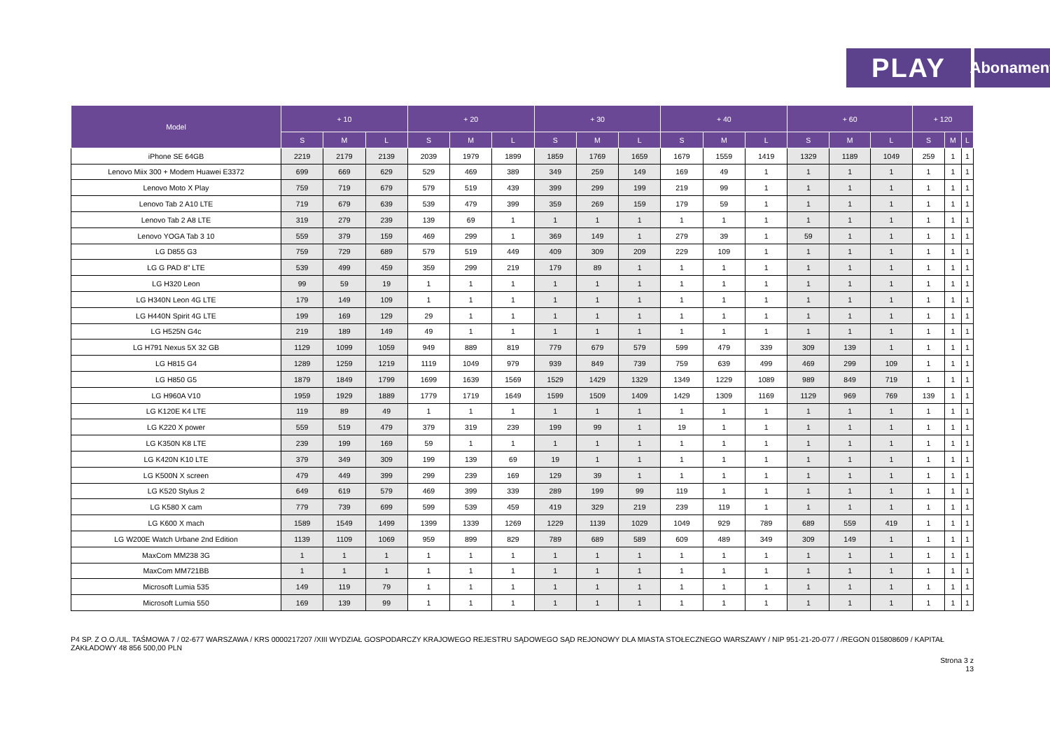PLAY
Abonament
| Model | + 10 | | | + 20 | | | + 30 | | | + 40 | | | + 60 | | | + 120 | | |
| --- | --- | --- | --- | --- | --- | --- | --- | --- | --- | --- | --- | --- | --- | --- | --- | --- | --- | --- |
| | S | M | L | S | M | L | S | M | L | S | M | L | S | M | L | S | M | L |
| iPhone SE 64GB | 2219 | 2179 | 2139 | 2039 | 1979 | 1899 | 1859 | 1769 | 1659 | 1679 | 1559 | 1419 | 1329 | 1189 | 1049 | 259 | 1 | 1 |
| Lenovo Miix 300 + Modem Huawei E3372 | 699 | 669 | 629 | 529 | 469 | 389 | 349 | 259 | 149 | 169 | 49 | 1 | 1 | 1 | 1 | 1 | 1 | 1 |
| Lenovo Moto X Play | 759 | 719 | 679 | 579 | 519 | 439 | 399 | 299 | 199 | 219 | 99 | 1 | 1 | 1 | 1 | 1 | 1 | 1 |
| Lenovo Tab 2 A10 LTE | 719 | 679 | 639 | 539 | 479 | 399 | 359 | 269 | 159 | 179 | 59 | 1 | 1 | 1 | 1 | 1 | 1 | 1 |
| Lenovo Tab 2 A8 LTE | 319 | 279 | 239 | 139 | 69 | 1 | 1 | 1 | 1 | 1 | 1 | 1 | 1 | 1 | 1 | 1 | 1 | 1 |
| Lenovo YOGA Tab 3 10 | 559 | 379 | 159 | 469 | 299 | 1 | 369 | 149 | 1 | 279 | 39 | 1 | 59 | 1 | 1 | 1 | 1 | 1 |
| LG D855 G3 | 759 | 729 | 689 | 579 | 519 | 449 | 409 | 309 | 209 | 229 | 109 | 1 | 1 | 1 | 1 | 1 | 1 | 1 |
| LG G PAD 8" LTE | 539 | 499 | 459 | 359 | 299 | 219 | 179 | 89 | 1 | 1 | 1 | 1 | 1 | 1 | 1 | 1 | 1 | 1 |
| LG H320 Leon | 99 | 59 | 19 | 1 | 1 | 1 | 1 | 1 | 1 | 1 | 1 | 1 | 1 | 1 | 1 | 1 | 1 | 1 |
| LG H340N Leon 4G LTE | 179 | 149 | 109 | 1 | 1 | 1 | 1 | 1 | 1 | 1 | 1 | 1 | 1 | 1 | 1 | 1 | 1 | 1 |
| LG H440N Spirit 4G LTE | 199 | 169 | 129 | 29 | 1 | 1 | 1 | 1 | 1 | 1 | 1 | 1 | 1 | 1 | 1 | 1 | 1 | 1 |
| LG H525N G4c | 219 | 189 | 149 | 49 | 1 | 1 | 1 | 1 | 1 | 1 | 1 | 1 | 1 | 1 | 1 | 1 | 1 | 1 |
| LG H791 Nexus 5X 32 GB | 1129 | 1099 | 1059 | 949 | 889 | 819 | 779 | 679 | 579 | 599 | 479 | 339 | 309 | 139 | 1 | 1 | 1 | 1 |
| LG H815 G4 | 1289 | 1259 | 1219 | 1119 | 1049 | 979 | 939 | 849 | 739 | 759 | 639 | 499 | 469 | 299 | 109 | 1 | 1 | 1 |
| LG H850 G5 | 1879 | 1849 | 1799 | 1699 | 1639 | 1569 | 1529 | 1429 | 1329 | 1349 | 1229 | 1089 | 989 | 849 | 719 | 1 | 1 | 1 |
| LG H960A V10 | 1959 | 1929 | 1889 | 1779 | 1719 | 1649 | 1599 | 1509 | 1409 | 1429 | 1309 | 1169 | 1129 | 969 | 769 | 139 | 1 | 1 |
| LG K120E K4 LTE | 119 | 89 | 49 | 1 | 1 | 1 | 1 | 1 | 1 | 1 | 1 | 1 | 1 | 1 | 1 | 1 | 1 | 1 |
| LG K220 X power | 559 | 519 | 479 | 379 | 319 | 239 | 199 | 99 | 1 | 19 | 1 | 1 | 1 | 1 | 1 | 1 | 1 | 1 |
| LG K350N K8 LTE | 239 | 199 | 169 | 59 | 1 | 1 | 1 | 1 | 1 | 1 | 1 | 1 | 1 | 1 | 1 | 1 | 1 | 1 |
| LG K420N K10 LTE | 379 | 349 | 309 | 199 | 139 | 69 | 19 | 1 | 1 | 1 | 1 | 1 | 1 | 1 | 1 | 1 | 1 | 1 |
| LG K500N X screen | 479 | 449 | 399 | 299 | 239 | 169 | 129 | 39 | 1 | 1 | 1 | 1 | 1 | 1 | 1 | 1 | 1 | 1 |
| LG K520 Stylus 2 | 649 | 619 | 579 | 469 | 399 | 339 | 289 | 199 | 99 | 119 | 1 | 1 | 1 | 1 | 1 | 1 | 1 | 1 |
| LG K580 X cam | 779 | 739 | 699 | 599 | 539 | 459 | 419 | 329 | 219 | 239 | 119 | 1 | 1 | 1 | 1 | 1 | 1 | 1 |
| LG K600 X mach | 1589 | 1549 | 1499 | 1399 | 1339 | 1269 | 1229 | 1139 | 1029 | 1049 | 929 | 789 | 689 | 559 | 419 | 1 | 1 | 1 |
| LG W200E Watch Urbane 2nd Edition | 1139 | 1109 | 1069 | 959 | 899 | 829 | 789 | 689 | 589 | 609 | 489 | 349 | 309 | 149 | 1 | 1 | 1 | 1 |
| MaxCom MM238 3G | 1 | 1 | 1 | 1 | 1 | 1 | 1 | 1 | 1 | 1 | 1 | 1 | 1 | 1 | 1 | 1 | 1 | 1 |
| MaxCom MM721BB | 1 | 1 | 1 | 1 | 1 | 1 | 1 | 1 | 1 | 1 | 1 | 1 | 1 | 1 | 1 | 1 | 1 | 1 |
| Microsoft Lumia 535 | 149 | 119 | 79 | 1 | 1 | 1 | 1 | 1 | 1 | 1 | 1 | 1 | 1 | 1 | 1 | 1 | 1 | 1 |
| Microsoft Lumia 550 | 169 | 139 | 99 | 1 | 1 | 1 | 1 | 1 | 1 | 1 | 1 | 1 | 1 | 1 | 1 | 1 | 1 | 1 |
P4 SP. Z O.O./UL. TAŚMOWA 7 / 02-677 WARSZAWA / KRS 0000217207 /XIII WYDZIAŁ GOSPODARCZY KRAJOWEGO REJESTRU SĄDOWEGO SĄD REJONOWY DLA MIASTA STOŁECZNEGO WARSZAWY / NIP 951-21-20-077 / /REGON 015808609 / KAPITAŁ ZAKŁADOWY 48 856 500,00 PLN
Strona 3 z
13